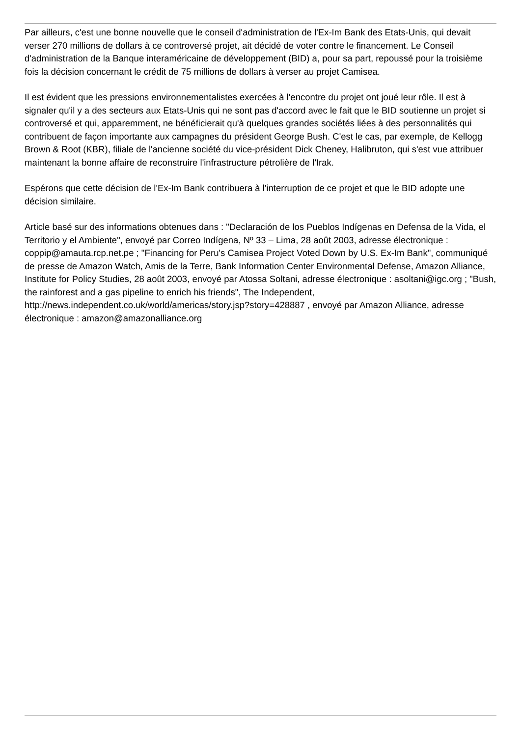Par ailleurs, c'est une bonne nouvelle que le conseil d'administration de l'Ex-Im Bank des Etats-Unis, qui devait verser 270 millions de dollars à ce controversé projet, ait décidé de voter contre le financement. Le Conseil d'administration de la Banque interaméricaine de développement (BID) a, pour sa part, repoussé pour la troisième fois la décision concernant le crédit de 75 millions de dollars à verser au projet Camisea.
Il est évident que les pressions environnementalistes exercées à l'encontre du projet ont joué leur rôle. Il est à signaler qu'il y a des secteurs aux Etats-Unis qui ne sont pas d'accord avec le fait que le BID soutienne un projet si controversé et qui, apparemment, ne bénéficierait qu'à quelques grandes sociétés liées à des personnalités qui contribuent de façon importante aux campagnes du président George Bush. C'est le cas, par exemple, de Kellogg Brown & Root (KBR), filiale de l'ancienne société du vice-président Dick Cheney, Halibruton, qui s'est vue attribuer maintenant la bonne affaire de reconstruire l'infrastructure pétrolière de l'Irak.
Espérons que cette décision de l'Ex-Im Bank contribuera à l'interruption de ce projet et que le BID adopte une décision similaire.
Article basé sur des informations obtenues dans : "Declaración de los Pueblos Indígenas en Defensa de la Vida, el Territorio y el Ambiente", envoyé par Correo Indígena, Nº 33 – Lima, 28 août 2003, adresse électronique : coppip@amauta.rcp.net.pe ; "Financing for Peru's Camisea Project Voted Down by U.S. Ex-Im Bank", communiqué de presse de Amazon Watch, Amis de la Terre, Bank Information Center Environmental Defense, Amazon Alliance, Institute for Policy Studies, 28 août 2003, envoyé par Atossa Soltani, adresse électronique : asoltani@igc.org ; "Bush, the rainforest and a gas pipeline to enrich his friends", The Independent, http://news.independent.co.uk/world/americas/story.jsp?story=428887 , envoyé par Amazon Alliance, adresse électronique : amazon@amazonalliance.org